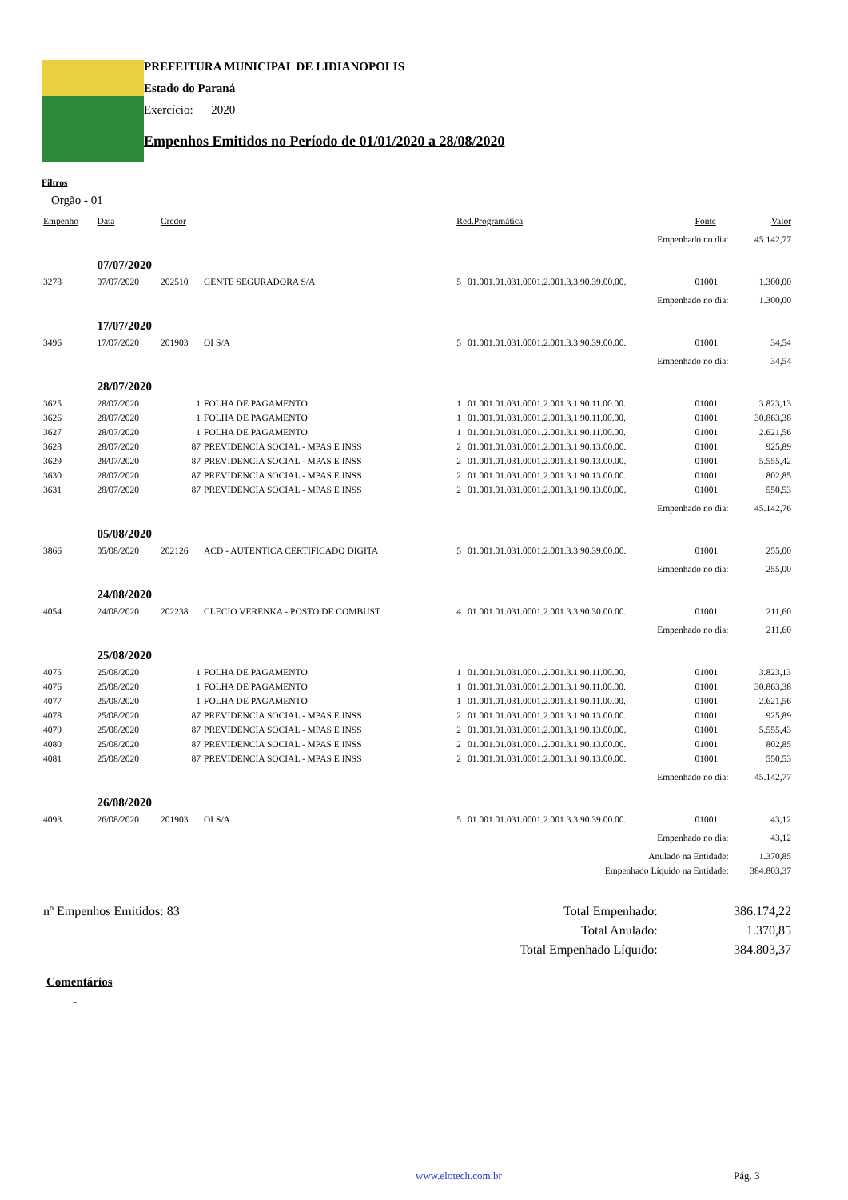PREFEITURA MUNICIPAL DE LIDIANOPOLIS
Estado do Paraná
Exercício: 2020
Empenhos Emitidos no Período de 01/01/2020 a 28/08/2020
Filtros
Orgão - 01
| Empenho | Data | Credor | | Red.Programática | | Fonte | Valor |
| --- | --- | --- | --- | --- | --- | --- | --- |
| Empenhado no dia: | | | | | | | 45.142,77 |
| | 07/07/2020 | | | | | | |
| 3278 | 07/07/2020 | 202510 | GENTE SEGURADORA S/A | 5 | 01.001.01.031.0001.2.001.3.3.90.39.00.00. | 01001 | 1.300,00 |
| Empenhado no dia: | | | | | | | 1.300,00 |
| | 17/07/2020 | | | | | | |
| 3496 | 17/07/2020 | 201903 | OI S/A | 5 | 01.001.01.031.0001.2.001.3.3.90.39.00.00. | 01001 | 34,54 |
| Empenhado no dia: | | | | | | | 34,54 |
| | 28/07/2020 | | | | | | |
| 3625 | 28/07/2020 | 1 | FOLHA DE PAGAMENTO | 1 | 01.001.01.031.0001.2.001.3.1.90.11.00.00. | 01001 | 3.823,13 |
| 3626 | 28/07/2020 | 1 | FOLHA DE PAGAMENTO | 1 | 01.001.01.031.0001.2.001.3.1.90.11.00.00. | 01001 | 30.863,38 |
| 3627 | 28/07/2020 | 1 | FOLHA DE PAGAMENTO | 1 | 01.001.01.031.0001.2.001.3.1.90.11.00.00. | 01001 | 2.621,56 |
| 3628 | 28/07/2020 | 87 | PREVIDENCIA SOCIAL - MPAS E INSS | 2 | 01.001.01.031.0001.2.001.3.1.90.13.00.00. | 01001 | 925,89 |
| 3629 | 28/07/2020 | 87 | PREVIDENCIA SOCIAL - MPAS E INSS | 2 | 01.001.01.031.0001.2.001.3.1.90.13.00.00. | 01001 | 5.555,42 |
| 3630 | 28/07/2020 | 87 | PREVIDENCIA SOCIAL - MPAS E INSS | 2 | 01.001.01.031.0001.2.001.3.1.90.13.00.00. | 01001 | 802,85 |
| 3631 | 28/07/2020 | 87 | PREVIDENCIA SOCIAL - MPAS E INSS | 2 | 01.001.01.031.0001.2.001.3.1.90.13.00.00. | 01001 | 550,53 |
| Empenhado no dia: | | | | | | | 45.142,76 |
| | 05/08/2020 | | | | | | |
| 3866 | 05/08/2020 | 202126 | ACD - AUTENTICA CERTIFICADO DIGITA | 5 | 01.001.01.031.0001.2.001.3.3.90.39.00.00. | 01001 | 255,00 |
| Empenhado no dia: | | | | | | | 255,00 |
| | 24/08/2020 | | | | | | |
| 4054 | 24/08/2020 | 202238 | CLECIO VERENKA - POSTO DE COMBUST | 4 | 01.001.01.031.0001.2.001.3.3.90.30.00.00. | 01001 | 211,60 |
| Empenhado no dia: | | | | | | | 211,60 |
| | 25/08/2020 | | | | | | |
| 4075 | 25/08/2020 | 1 | FOLHA DE PAGAMENTO | 1 | 01.001.01.031.0001.2.001.3.1.90.11.00.00. | 01001 | 3.823,13 |
| 4076 | 25/08/2020 | 1 | FOLHA DE PAGAMENTO | 1 | 01.001.01.031.0001.2.001.3.1.90.11.00.00. | 01001 | 30.863,38 |
| 4077 | 25/08/2020 | 1 | FOLHA DE PAGAMENTO | 1 | 01.001.01.031.0001.2.001.3.1.90.11.00.00. | 01001 | 2.621,56 |
| 4078 | 25/08/2020 | 87 | PREVIDENCIA SOCIAL - MPAS E INSS | 2 | 01.001.01.031.0001.2.001.3.1.90.13.00.00. | 01001 | 925,89 |
| 4079 | 25/08/2020 | 87 | PREVIDENCIA SOCIAL - MPAS E INSS | 2 | 01.001.01.031.0001.2.001.3.1.90.13.00.00. | 01001 | 5.555,43 |
| 4080 | 25/08/2020 | 87 | PREVIDENCIA SOCIAL - MPAS E INSS | 2 | 01.001.01.031.0001.2.001.3.1.90.13.00.00. | 01001 | 802,85 |
| 4081 | 25/08/2020 | 87 | PREVIDENCIA SOCIAL - MPAS E INSS | 2 | 01.001.01.031.0001.2.001.3.1.90.13.00.00. | 01001 | 550,53 |
| Empenhado no dia: | | | | | | | 45.142,77 |
| | 26/08/2020 | | | | | | |
| 4093 | 26/08/2020 | 201903 | OI S/A | 5 | 01.001.01.031.0001.2.001.3.3.90.39.00.00. | 01001 | 43,12 |
| Empenhado no dia: | | | | | | | 43,12 |
| Anulado na Entidade: | | | | | | | 1.370,85 |
| Empenhado Líquido na Entidade: | | | | | | | 384.803,37 |
| nº Empenhos Emitidos: 83 | Total Empenhado: | 386.174,22 |
| | Total Anulado: | 1.370,85 |
| | Total Empenhado Líquido: | 384.803,37 |
Comentários
-
www.elotech.com.br Pág. 3